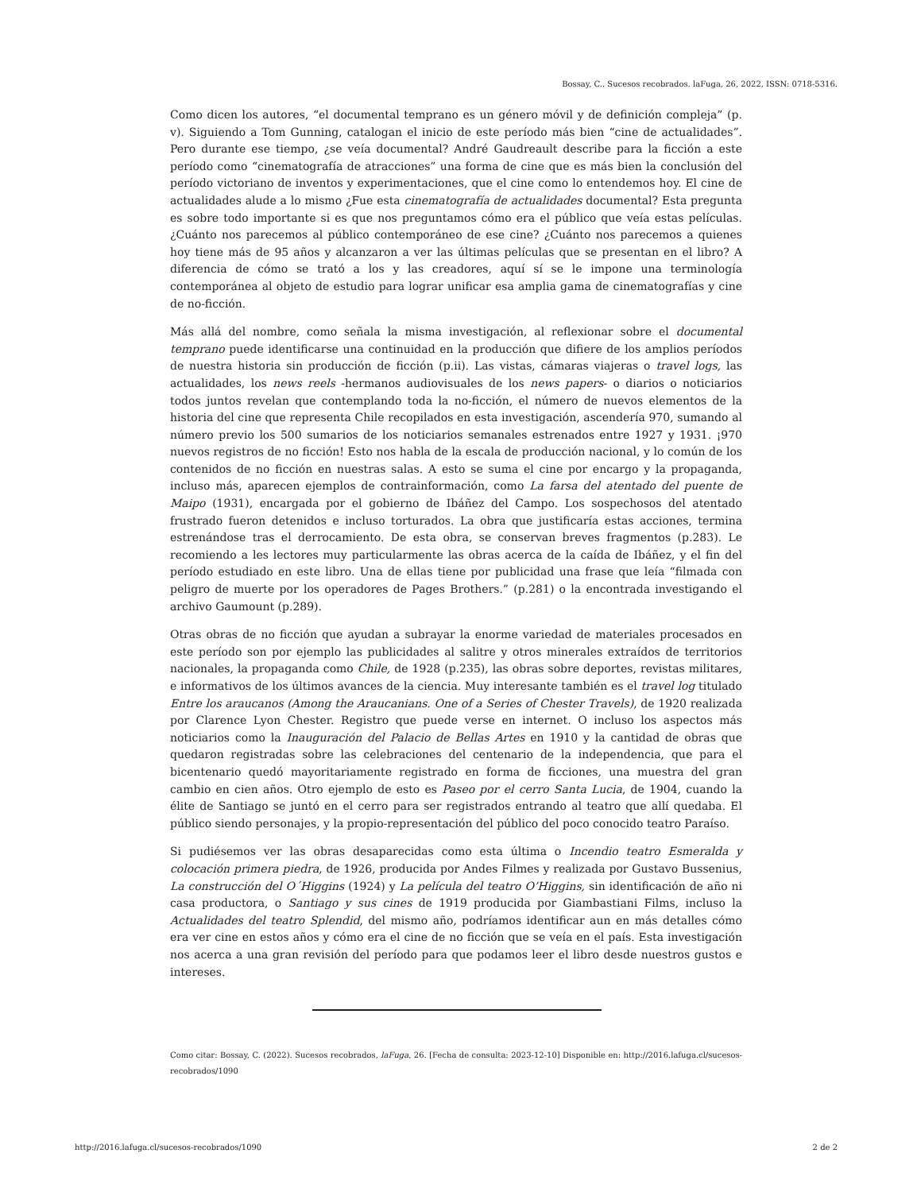Bossay, C.. Sucesos recobrados. laFuga, 26, 2022, ISSN: 0718-5316.
Como dicen los autores, “el documental temprano es un género móvil y de definición compleja” (p. v). Siguiendo a Tom Gunning, catalogan el inicio de este período más bien “cine de actualidades”. Pero durante ese tiempo, ¿se veía documental? André Gaudreault describe para la ficción a este período como “cinematografía de atracciones” una forma de cine que es más bien la conclusión del período victoriano de inventos y experimentaciones, que el cine como lo entendemos hoy. El cine de actualidades alude a lo mismo ¿Fue esta cinematografía de actualidades documental? Esta pregunta es sobre todo importante si es que nos preguntamos cómo era el público que veía estas películas. ¿Cuánto nos parecemos al público contemporáneo de ese cine? ¿Cuánto nos parecemos a quienes hoy tiene más de 95 años y alcanzaron a ver las últimas películas que se presentan en el libro? A diferencia de cómo se trató a los y las creadores, aquí sí se le impone una terminología contemporánea al objeto de estudio para lograr unificar esa amplia gama de cinematografías y cine de no-ficción.
Más allá del nombre, como señala la misma investigación, al reflexionar sobre el documental temprano puede identificarse una continuidad en la producción que difiere de los amplios períodos de nuestra historia sin producción de ficción (p.ii). Las vistas, cámaras viajeras o travel logs, las actualidades, los news reels -hermanos audiovisuales de los news papers- o diarios o noticiarios todos juntos revelan que contemplando toda la no-ficción, el número de nuevos elementos de la historia del cine que representa Chile recopilados en esta investigación, ascendería 970, sumando al número previo los 500 sumarios de los noticiarios semanales estrenados entre 1927 y 1931. ¡970 nuevos registros de no ficción! Esto nos habla de la escala de producción nacional, y lo común de los contenidos de no ficción en nuestras salas. A esto se suma el cine por encargo y la propaganda, incluso más, aparecen ejemplos de contrainformación, como La farsa del atentado del puente de Maipo (1931), encargada por el gobierno de Ibáñez del Campo. Los sospechosos del atentado frustrado fueron detenidos e incluso torturados. La obra que justificaría estas acciones, termina estrenándose tras el derrocamiento. De esta obra, se conservan breves fragmentos (p.283). Le recomiendo a les lectores muy particularmente las obras acerca de la caída de Ibáñez, y el fin del período estudiado en este libro. Una de ellas tiene por publicidad una frase que leía “filmada con peligro de muerte por los operadores de Pages Brothers.” (p.281) o la encontrada investigando el archivo Gaumount (p.289).
Otras obras de no ficción que ayudan a subrayar la enorme variedad de materiales procesados en este período son por ejemplo las publicidades al salitre y otros minerales extraídos de territorios nacionales, la propaganda como Chile, de 1928 (p.235), las obras sobre deportes, revistas militares, e informativos de los últimos avances de la ciencia. Muy interesante también es el travel log titulado Entre los araucanos (Among the Araucanians. One of a Series of Chester Travels), de 1920 realizada por Clarence Lyon Chester. Registro que puede verse en internet. O incluso los aspectos más noticiarios como la Inauguración del Palacio de Bellas Artes en 1910 y la cantidad de obras que quedaron registradas sobre las celebraciones del centenario de la independencia, que para el bicentenario quedó mayoritariamente registrado en forma de ficciones, una muestra del gran cambio en cien años. Otro ejemplo de esto es Paseo por el cerro Santa Lucia, de 1904, cuando la élite de Santiago se juntó en el cerro para ser registrados entrando al teatro que allí quedaba. El público siendo personajes, y la propio-representación del público del poco conocido teatro Paraíso.
Si pudiésemos ver las obras desaparecidas como esta última o Incendio teatro Esmeralda y colocación primera piedra, de 1926, producida por Andes Filmes y realizada por Gustavo Bussenius, La construcción del O´Higgins (1924) y La película del teatro O’Higgins, sin identificación de año ni casa productora, o Santiago y sus cines de 1919 producida por Giambastiani Films, incluso la Actualidades del teatro Splendid, del mismo año, podríamos identificar aun en más detalles cómo era ver cine en estos años y cómo era el cine de no ficción que se veía en el país. Esta investigación nos acerca a una gran revisión del período para que podamos leer el libro desde nuestros gustos e intereses.
Como citar: Bossay, C. (2022). Sucesos recobrados, laFuga, 26. [Fecha de consulta: 2023-12-10] Disponible en: http://2016.lafuga.cl/sucesos-recobrados/1090
http://2016.lafuga.cl/sucesos-recobrados/1090 2 de 2